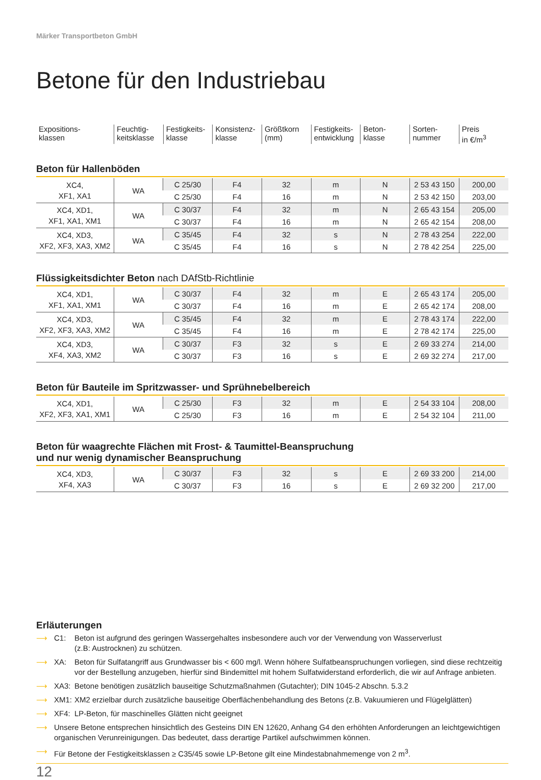Märker Transportbeton GmbH
Betone für den Industriebau
| Expositions- klassen | Feuchtig- keitsklasse | Festigkeits- klasse | Konsistenz- klasse | Größtkorn (mm) | Festigkeits- entwicklung | Beton- klasse | Sorten- nummer | Preis in €/m<sup>3</sup> |
Beton für Hallenböden
| XC4, XF1, XA1 | WA | C 25/30 | F4 | 32 | m | N | 2 53 43 150 | 200,00 |
| | | C 25/30 | F4 | 16 | m | N | 2 53 42 150 | 203,00 |
| XC4, XD1, XF1, XA1, XM1 | WA | C 30/37 | F4 | 32 | m | N | 2 65 43 154 | 205,00 |
| | | C 30/37 | F4 | 16 | m | N | 2 65 42 154 | 208,00 |
| XC4, XD3, XF2, XF3, XA3, XM2 | WA | C 35/45 | F4 | 32 | s | N | 2 78 43 254 | 222,00 |
| | | C 35/45 | F4 | 16 | s | N | 2 78 42 254 | 225,00 |
Flüssigkeitsdichter Beton nach DAfStb-Richtlinie
| XC4, XD1, XF1, XA1, XM1 | WA | C 30/37 | F4 | 32 | m | E | 2 65 43 174 | 205,00 |
| | | C 30/37 | F4 | 16 | m | E | 2 65 42 174 | 208,00 |
| XC4, XD3, XF2, XF3, XA3, XM2 | WA | C 35/45 | F4 | 32 | m | E | 2 78 43 174 | 222,00 |
| | | C 35/45 | F4 | 16 | m | E | 2 78 42 174 | 225,00 |
| XC4, XD3, XF4, XA3, XM2 | WA | C 30/37 | F3 | 32 | s | E | 2 69 33 274 | 214,00 |
| | | C 30/37 | F3 | 16 | s | E | 2 69 32 274 | 217,00 |
Beton für Bauteile im Spritzwasser- und Sprühnebelbereich
| XC4, XD1, XF2, XF3, XA1, XM1 | WA | C 25/30 | F3 | 32 | m | E | 2 54 33 104 | 208,00 |
| | | C 25/30 | F3 | 16 | m | E | 2 54 32 104 | 211,00 |
Beton für waagrechte Flächen mit Frost- & Taumittel-Beanspruchung
und nur wenig dynamischer Beanspruchung
| XC4, XD3, XF4, XA3 | WA | C 30/37 | F3 | 32 | s | E | 2 69 33 200 | 214,00 |
| | | C 30/37 | F3 | 16 | s | E | 2 69 32 200 | 217,00 |
Erläuterungen
⟶ C1: Beton ist aufgrund des geringen Wassergehaltes insbesondere auch vor der Verwendung von Wasserverlust
(z.B: Austrocknen) zu schützen.
⟶ XA: Beton für Sulfatangriff aus Grundwasser bis < 600 mg/l. Wenn höhere Sulfatbeanspruchungen vorliegen, sind diese rechtzeitig vor der Bestellung anzugeben, hierfür sind Bindemittel mit hohem Sulfatwiderstand erforderlich, die wir auf Anfrage anbieten.
⟶ XA3: Betone benötigen zusätzlich bauseitige Schutzmaßnahmen (Gutachter); DIN 1045-2 Abschn. 5.3.2
⟶ XM1: XM2 erzielbar durch zusätzliche bauseitige Oberflächenbehandlung des Betons (z.B. Vakuumieren und Flügelglätten)
⟶ XF4: LP-Beton, für maschinelles Glätten nicht geeignet
⟶ Unsere Betone entsprechen hinsichtlich des Gesteins DIN EN 12620, Anhang G4 den erhöhten Anforderungen an leichtgewichtigen organischen Verunreinigungen. Das bedeutet, dass derartige Partikel aufschwimmen können.
⟶ Für Betone der Festigkeitsklassen ≥ C35/45 sowie LP-Betone gilt eine Mindestabnahmemenge von 2 m<sup>3</sup>.
12